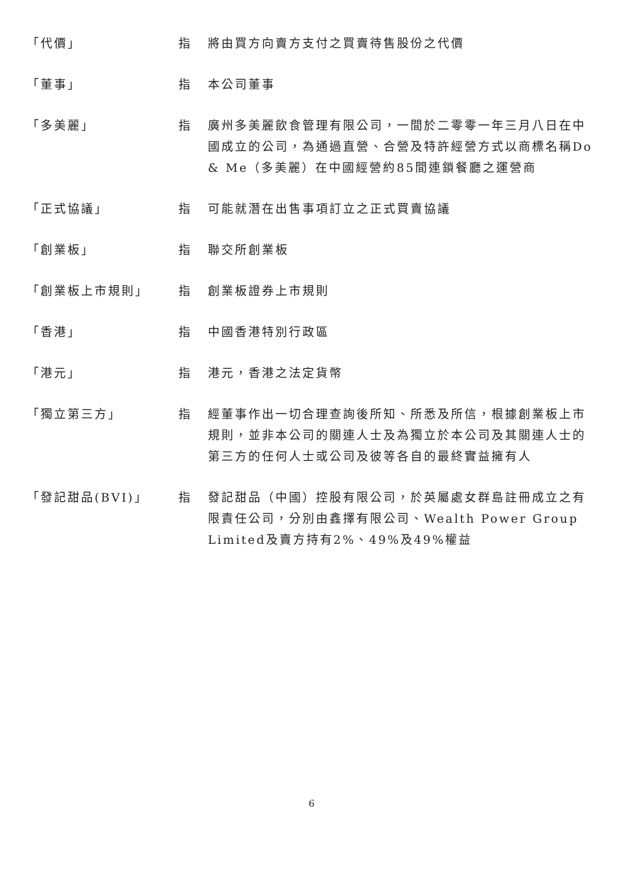「代價」 指 將由買方向賣方支付之買賣待售股份之代價
「董事」 指 本公司董事
「多美麗」 指 廣州多美麗飲食管理有限公司，一間於二零零一年三月八日在中國成立的公司，為通過直營、合營及特許經營方式以商標名稱Do & Me（多美麗）在中國經營約85間連鎖餐廳之運營商
「正式協議」 指 可能就潛在出售事項訂立之正式買賣協議
「創業板」 指 聯交所創業板
「創業板上市規則」 指 創業板證券上市規則
「香港」 指 中國香港特別行政區
「港元」 指 港元，香港之法定貨幣
「獨立第三方」 指 經董事作出一切合理查詢後所知、所悉及所信，根據創業板上市規則，並非本公司的關連人士及為獨立於本公司及其關連人士的第三方的任何人士或公司及彼等各自的最終實益擁有人
「發記甜品(BVI)」 指 發記甜品（中國）控股有限公司，於英屬處女群島註冊成立之有限責任公司，分別由鑫擇有限公司、Wealth Power Group Limited及賣方持有2%、49%及49%權益
6